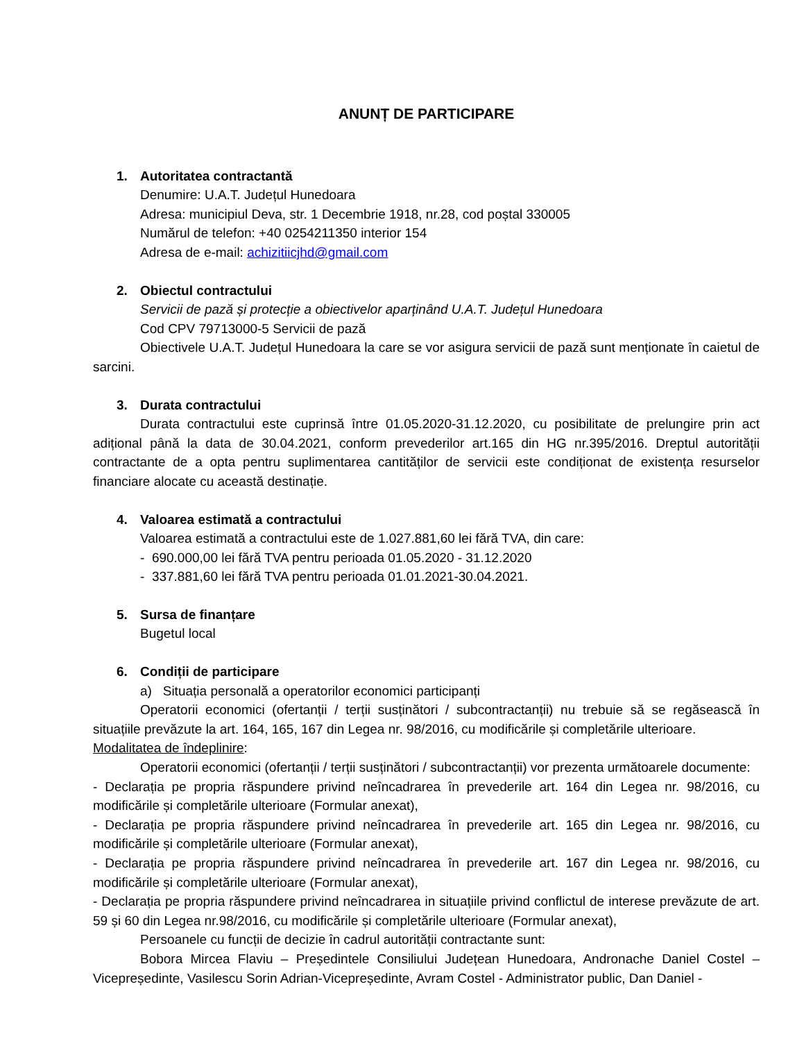ANUNȚ DE PARTICIPARE
1. Autoritatea contractantă
Denumire: U.A.T. Județul Hunedoara
Adresa: municipiul Deva, str. 1 Decembrie 1918, nr.28, cod poștal 330005
Numărul de telefon: +40 0254211350 interior 154
Adresa de e-mail: achizitiicjhd@gmail.com
2. Obiectul contractului
Servicii de pază și protecție a obiectivelor aparținând U.A.T. Județul Hunedoara
Cod CPV 79713000-5 Servicii de pază
Obiectivele U.A.T. Județul Hunedoara la care se vor asigura servicii de pază sunt menționate în caietul de sarcini.
3. Durata contractului
Durata contractului este cuprinsă între 01.05.2020-31.12.2020, cu posibilitate de prelungire prin act adițional până la data de 30.04.2021, conform prevederilor art.165 din HG nr.395/2016. Dreptul autorității contractante de a opta pentru suplimentarea cantităților de servicii este condiționat de existența resurselor financiare alocate cu această destinație.
4. Valoarea estimată a contractului
Valoarea estimată a contractului este de 1.027.881,60 lei fără TVA, din care:
- 690.000,00 lei fără TVA pentru perioada 01.05.2020 - 31.12.2020
- 337.881,60 lei fără TVA pentru perioada 01.01.2021-30.04.2021.
5. Sursa de finanțare
Bugetul local
6. Condiții de participare
a) Situația personală a operatorilor economici participanți
Operatorii economici (ofertanții / terții susținători / subcontractanții) nu trebuie să se regăsească în situațiile prevăzute la art. 164, 165, 167 din Legea nr. 98/2016, cu modificările și completările ulterioare.
Modalitatea de îndeplinire:
Operatorii economici (ofertanții / terții susținători / subcontractanții) vor prezenta următoarele documente:
- Declarația pe propria răspundere privind neîncadrarea în prevederile art. 164 din Legea nr. 98/2016, cu modificările și completările ulterioare (Formular anexat),
- Declarația pe propria răspundere privind neîncadrarea în prevederile art. 165 din Legea nr. 98/2016, cu modificările și completările ulterioare (Formular anexat),
- Declarația pe propria răspundere privind neîncadrarea în prevederile art. 167 din Legea nr. 98/2016, cu modificările și completările ulterioare (Formular anexat),
- Declarația pe propria răspundere privind neîncadrarea in situațiile privind conflictul de interese prevăzute de art. 59 și 60 din Legea nr.98/2016, cu modificările și completările ulterioare (Formular anexat),
Persoanele cu funcții de decizie în cadrul autorității contractante sunt:
Bobora Mircea Flaviu – Președintele Consiliului Județean Hunedoara, Andronache Daniel Costel – Vicepreședinte, Vasilescu Sorin Adrian-Vicepreședinte, Avram Costel - Administrator public, Dan Daniel -